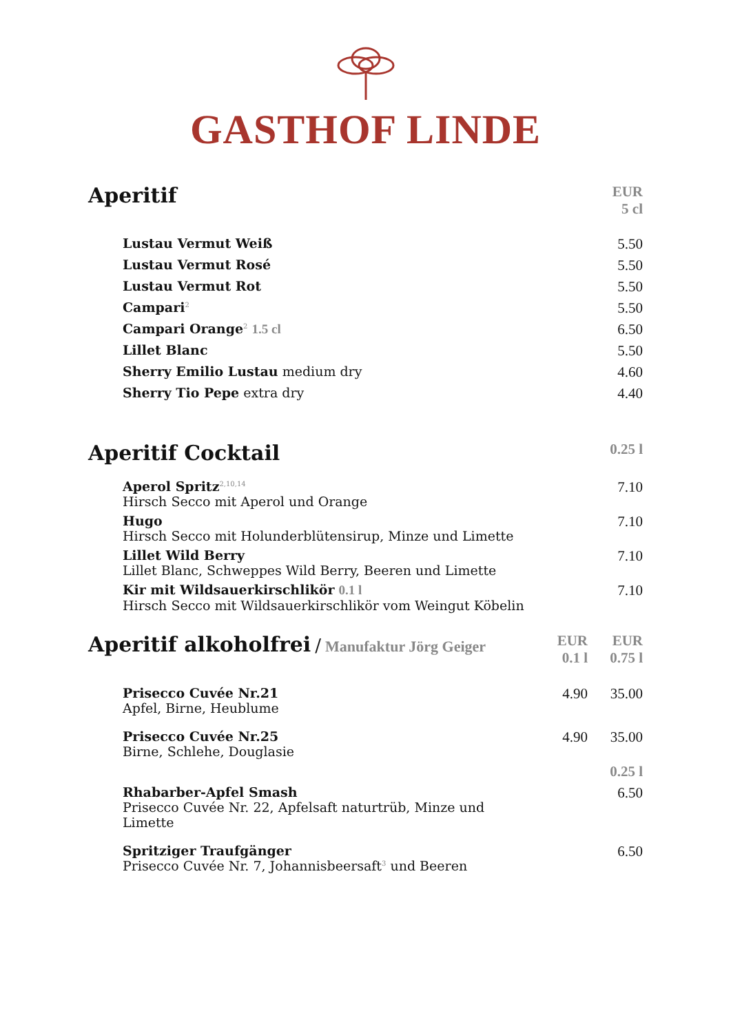GASTHOF LINDE
| Aperitif | EUR 5 cl |
| Lustau Vermut Weiß | 5.50 |
| Lustau Vermut Rosé | 5.50 |
| Lustau Vermut Rot | 5.50 |
| Campari<sup>2</sup> | 5.50 |
| Campari Orange<sup>2</sup> 1.5 cl | 6.50 |
| Lillet Blanc | 5.50 |
| Sherry Emilio Lustau medium dry | 4.60 |
| Sherry Tio Pepe extra dry | 4.40 |
| Aperitif Cocktail | 0.25 l |
| Aperol Spritz<sup>2,10,14</sup> Hirsch Secco mit Aperol und Orange | 7.10 |
| Hugo Hirsch Secco mit Holunderblütensirup, Minze und Limette | 7.10 |
| Lillet Wild Berry Lillet Blanc, Schweppes Wild Berry, Beeren und Limette | 7.10 |
| Kir mit Wildsauerkirschlikör 0.1 l Hirsch Secco mit Wildsauerkirschlikör vom Weingut Köbelin | 7.10 |
| Aperitif alkoholfrei / Manufaktur Jörg Geiger | EUR 0.1 l | EUR 0.75 l |
| Prisecco Cuvée Nr.21 Apfel, Birne, Heublume | 4.90 | 35.00 |
| Prisecco Cuvée Nr.25 Birne, Schlehe, Douglasie | 4.90 | 35.00 |
| | | 0.25 l |
| Rhabarber-Apfel Smash Prisecco Cuvée Nr. 22, Apfelsaft naturtrüb, Minze und Limette | | 6.50 |
| Spritziger Traufgänger Prisecco Cuvée Nr. 7, Johannisbeersaft<sup>3</sup> und Beeren | | 6.50 |